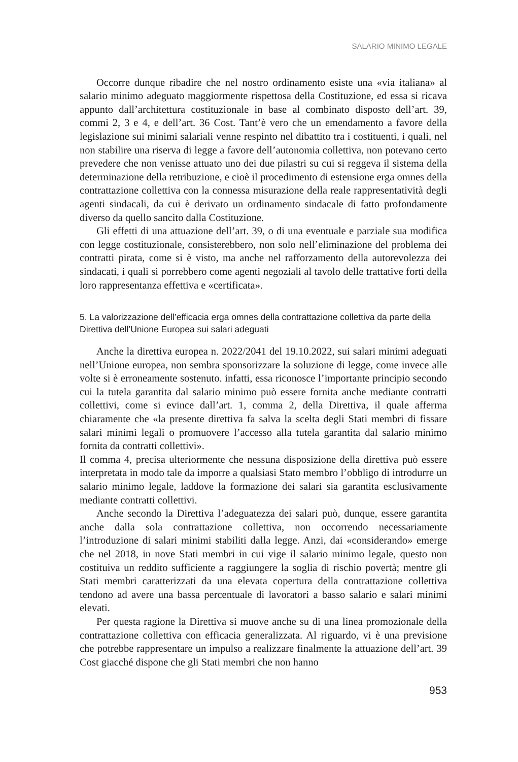SALARIO MINIMO LEGALE
Occorre dunque ribadire che nel nostro ordinamento esiste una «via italiana» al salario minimo adeguato maggiormente rispettosa della Costituzione, ed essa si ricava appunto dall’architettura costituzionale in base al combinato disposto dell’art. 39, commi 2, 3 e 4, e dell’art. 36 Cost. Tant’è vero che un emendamento a favore della legislazione sui minimi salariali venne respinto nel dibattito tra i costituenti, i quali, nel non stabilire una riserva di legge a favore dell’autonomia collettiva, non potevano certo prevedere che non venisse attuato uno dei due pilastri su cui si reggeva il sistema della determinazione della retribuzione, e cioè il procedimento di estensione erga omnes della contrattazione collettiva con la connessa misurazione della reale rappresentatività degli agenti sindacali, da cui è derivato un ordinamento sindacale di fatto profondamente diverso da quello sancito dalla Costituzione.
Gli effetti di una attuazione dell’art. 39, o di una eventuale e parziale sua modifica con legge costituzionale, consisterebbero, non solo nell’eliminazione del problema dei contratti pirata, come si è visto, ma anche nel rafforzamento della autorevolezza dei sindacati, i quali si porrebbero come agenti negoziali al tavolo delle trattative forti della loro rappresentanza effettiva e «certificata».
5. La valorizzazione dell’efficacia erga omnes della contrattazione collettiva da parte della Direttiva dell’Unione Europea sui salari adeguati
Anche la direttiva europea n. 2022/2041 del 19.10.2022, sui salari minimi adeguati nell’Unione europea, non sembra sponsorizzare la soluzione di legge, come invece alle volte si è erroneamente sostenuto. infatti, essa riconosce l’importante principio secondo cui la tutela garantita dal salario minimo può essere fornita anche mediante contratti collettivi, come si evince dall’art. 1, comma 2, della Direttiva, il quale afferma chiaramente che «la presente direttiva fa salva la scelta degli Stati membri di fissare salari minimi legali o promuovere l’accesso alla tutela garantita dal salario minimo fornita da contratti collettivi».
Il comma 4, precisa ulteriormente che nessuna disposizione della direttiva può essere interpretata in modo tale da imporre a qualsiasi Stato membro l’obbligo di introdurre un salario minimo legale, laddove la formazione dei salari sia garantita esclusivamente mediante contratti collettivi.
Anche secondo la Direttiva l’adeguatezza dei salari può, dunque, essere garantita anche dalla sola contrattazione collettiva, non occorrendo necessariamente l’introduzione di salari minimi stabiliti dalla legge. Anzi, dai «considerando» emerge che nel 2018, in nove Stati membri in cui vige il salario minimo legale, questo non costituiva un reddito sufficiente a raggiungere la soglia di rischio povertà; mentre gli Stati membri caratterizzati da una elevata copertura della contrattazione collettiva tendono ad avere una bassa percentuale di lavoratori a basso salario e salari minimi elevati.
Per questa ragione la Direttiva si muove anche su di una linea promozionale della contrattazione collettiva con efficacia generalizzata. Al riguardo, vi è una previsione che potrebbe rappresentare un impulso a realizzare finalmente la attuazione dell’art. 39 Cost giacché dispone che gli Stati membri che non hanno
953